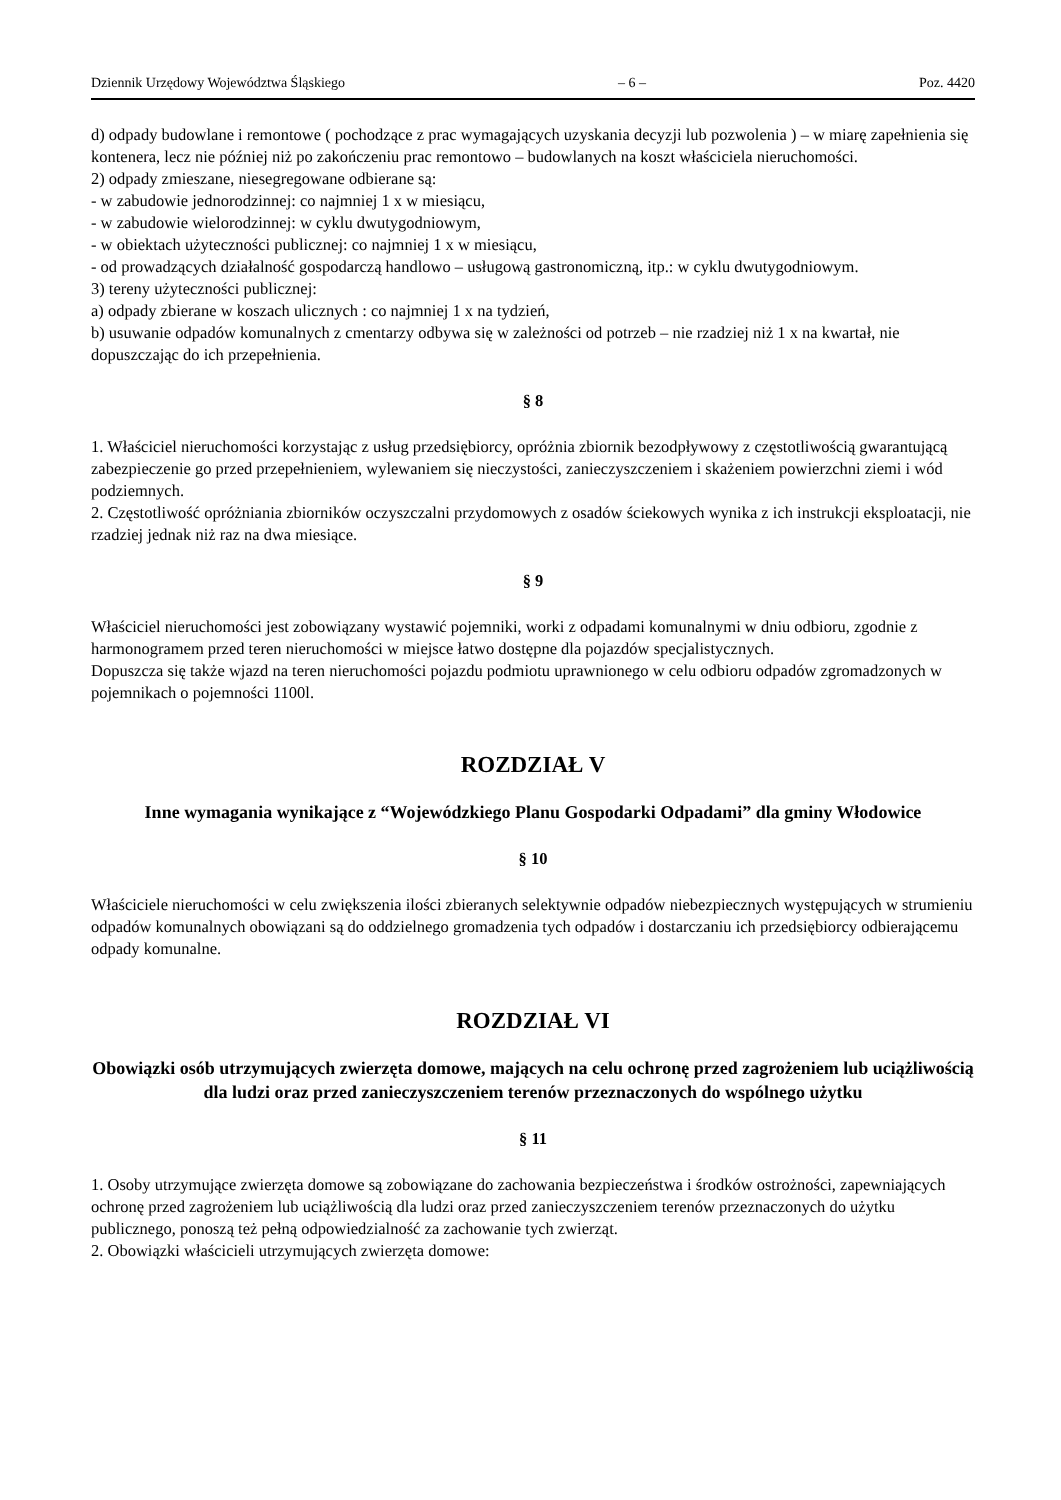Dziennik Urzędowy Województwa Śląskiego – 6 – Poz. 4420
d) odpady budowlane i remontowe ( pochodzące z prac wymagających uzyskania decyzji lub pozwolenia ) – w miarę zapełnienia się kontenera, lecz nie później niż po zakończeniu prac remontowo – budowlanych na koszt właściciela nieruchomości.
2) odpady zmieszane, niesegregowane odbierane są:
- w zabudowie jednorodzinnej: co najmniej 1 x w miesiącu,
- w zabudowie wielorodzinnej: w cyklu dwutygodniowym,
- w obiektach użyteczności publicznej: co najmniej 1 x w miesiącu,
- od prowadzących działalność gospodarczą handlowo – usługową gastronomiczną, itp.: w cyklu dwutygodniowym.
3) tereny użyteczności publicznej:
a) odpady zbierane w koszach ulicznych : co najmniej 1 x na tydzień,
b) usuwanie odpadów komunalnych z cmentarzy odbywa się w zależności od potrzeb – nie rzadziej niż 1 x na kwartał, nie dopuszczając do ich przepełnienia.
§ 8
1. Właściciel nieruchomości korzystając z usług przedsiębiorcy, opróżnia zbiornik bezodpływowy z częstotliwością gwarantującą zabezpieczenie go przed przepełnieniem, wylewaniem się nieczystości, zanieczyszczeniem i skażeniem powierzchni ziemi i wód podziemnych.
2. Częstotliwość opróżniania zbiorników oczyszczalni przydomowych z osadów ściekowych wynika z ich instrukcji eksploatacji, nie rzadziej jednak niż raz na dwa miesiące.
§ 9
Właściciel nieruchomości jest zobowiązany wystawić pojemniki, worki z odpadami komunalnymi w dniu odbioru, zgodnie z harmonogramem przed teren nieruchomości w miejsce łatwo dostępne dla pojazdów specjalistycznych.
Dopuszcza się także wjazd na teren nieruchomości pojazdu podmiotu uprawnionego w celu odbioru odpadów zgromadzonych w pojemnikach o pojemności 1100l.
ROZDZIAŁ V
Inne wymagania wynikające z “Wojewódzkiego Planu Gospodarki Odpadami” dla gminy Włodowice
§ 10
Właściciele nieruchomości w celu zwiększenia ilości zbieranych selektywnie odpadów niebezpiecznych występujących w strumieniu odpadów komunalnych obowiązani są do oddzielnego gromadzenia tych odpadów i dostarczaniu ich przedsiębiorcy odbierającemu odpady komunalne.
ROZDZIAŁ VI
Obowiązki osób utrzymujących zwierzęta domowe, mających na celu ochronę przed zagrożeniem lub uciążliwością dla ludzi oraz przed zanieczyszczeniem terenów przeznaczonych do wspólnego użytku
§ 11
1. Osoby utrzymujące zwierzęta domowe są zobowiązane do zachowania bezpieczeństwa i środków ostrożności, zapewniających ochronę przed zagrożeniem lub uciążliwością dla ludzi oraz przed zanieczyszczeniem terenów przeznaczonych do użytku publicznego, ponoszą też pełną odpowiedzialność za zachowanie tych zwierząt.
2. Obowiązki właścicieli utrzymujących zwierzęta domowe: